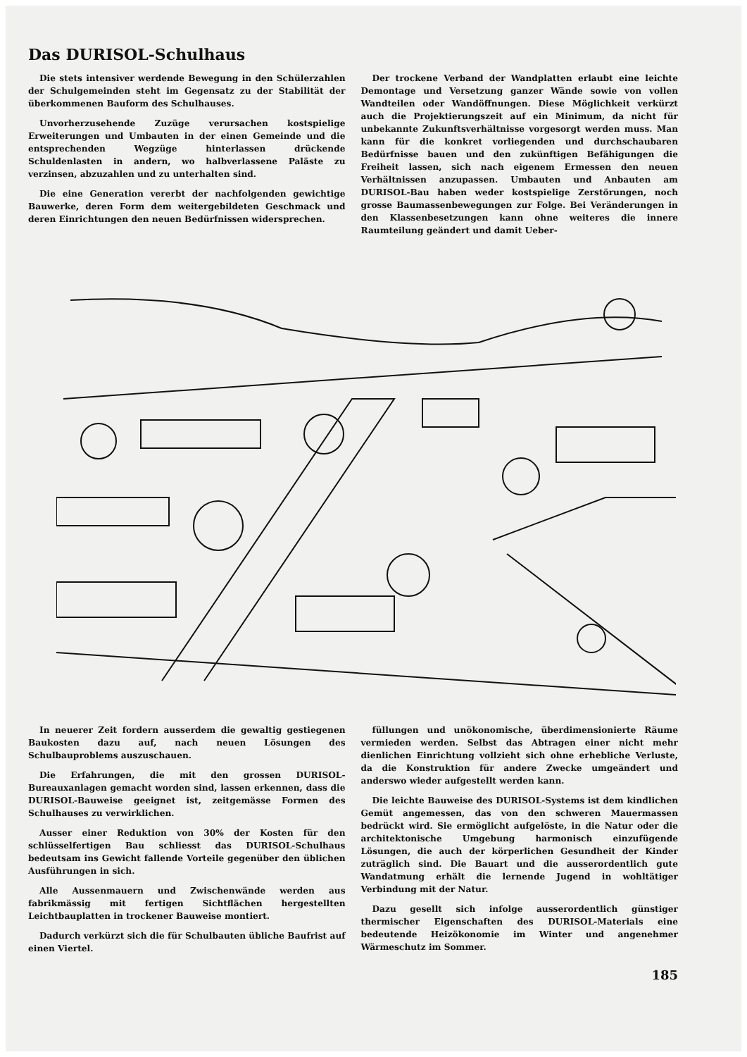Das DURISOL-Schulhaus
Die stets intensiver werdende Bewegung in den Schülerzahlen der Schulgemeinden steht im Gegensatz zu der Stabilität der überkommenen Bauform des Schulhauses.
Unvorherzusehende Zuzüge verursachen kostspielige Erweiterungen und Umbauten in der einen Gemeinde und die entsprechenden Wegzüge hinterlassen drückende Schuldenlasten in andern, wo halbverlassene Paläste zu verzinsen, abzuzahlen und zu unterhalten sind.
Die eine Generation vererbt der nachfolgenden gewichtige Bauwerke, deren Form dem weitergebildeten Geschmack und deren Einrichtungen den neuen Bedürfnissen widersprechen.
Der trockene Verband der Wandplatten erlaubt eine leichte Demontage und Versetzung ganzer Wände sowie von vollen Wandteilen oder Wandöffnungen. Diese Möglichkeit verkürzt auch die Projektierungszeit auf ein Minimum, da nicht für unbekannte Zukunftsverhältnisse vorgesorgt werden muss. Man kann für die konkret vorliegenden und durchschaubaren Bedürfnisse bauen und den zukünftigen Befähigungen die Freiheit lassen, sich nach eigenem Ermessen den neuen Verhältnissen anzupassen. Umbauten und Anbauten am DURISOL-Bau haben weder kostspielige Zerstörungen, noch grosse Baumassenbewegungen zur Folge. Bei Veränderungen in den Klassenbesetzungen kann ohne weiteres die innere Raumteilung geändert und damit Ueber-
In neuerer Zeit fordern ausserdem die gewaltig gestiegenen Baukosten dazu auf, nach neuen Lösungen des Schulbauproblems auszuschauen.
Die Erfahrungen, die mit den grossen DURISOL-Bureauxanlagen gemacht worden sind, lassen erkennen, dass die DURISOL-Bauweise geeignet ist, zeitgemässe Formen des Schulhauses zu verwirklichen.
Ausser einer Reduktion von 30% der Kosten für den schlüsselfertigen Bau schliesst das DURISOL-Schulhaus bedeutsam ins Gewicht fallende Vorteile gegenüber den üblichen Ausführungen in sich.
Alle Aussenmauern und Zwischenwände werden aus fabrikmässig mit fertigen Sichtflächen hergestellten Leichtbauplatten in trockener Bauweise montiert.
Dadurch verkürzt sich die für Schulbauten übliche Baufrist auf einen Viertel.
füllungen und unökonomische, überdimensionierte Räume vermieden werden. Selbst das Abtragen einer nicht mehr dienlichen Einrichtung vollzieht sich ohne erhebliche Verluste, da die Konstruktion für andere Zwecke umgeändert und anderswo wieder aufgestellt werden kann.
Die leichte Bauweise des DURISOL-Systems ist dem kindlichen Gemüt angemessen, das von den schweren Mauermassen bedrückt wird. Sie ermöglicht aufgelöste, in die Natur oder die architektonische Umgebung harmonisch einzufügende Lösungen, die auch der körperlichen Gesundheit der Kinder zuträglich sind. Die Bauart und die ausserordentlich gute Wandatmung erhält die lernende Jugend in wohltätiger Verbindung mit der Natur.
Dazu gesellt sich infolge ausserordentlich günstiger thermischer Eigenschaften des DURISOL-Materials eine bedeutende Heizökonomie im Winter und angenehmer Wärmeschutz im Sommer.
185